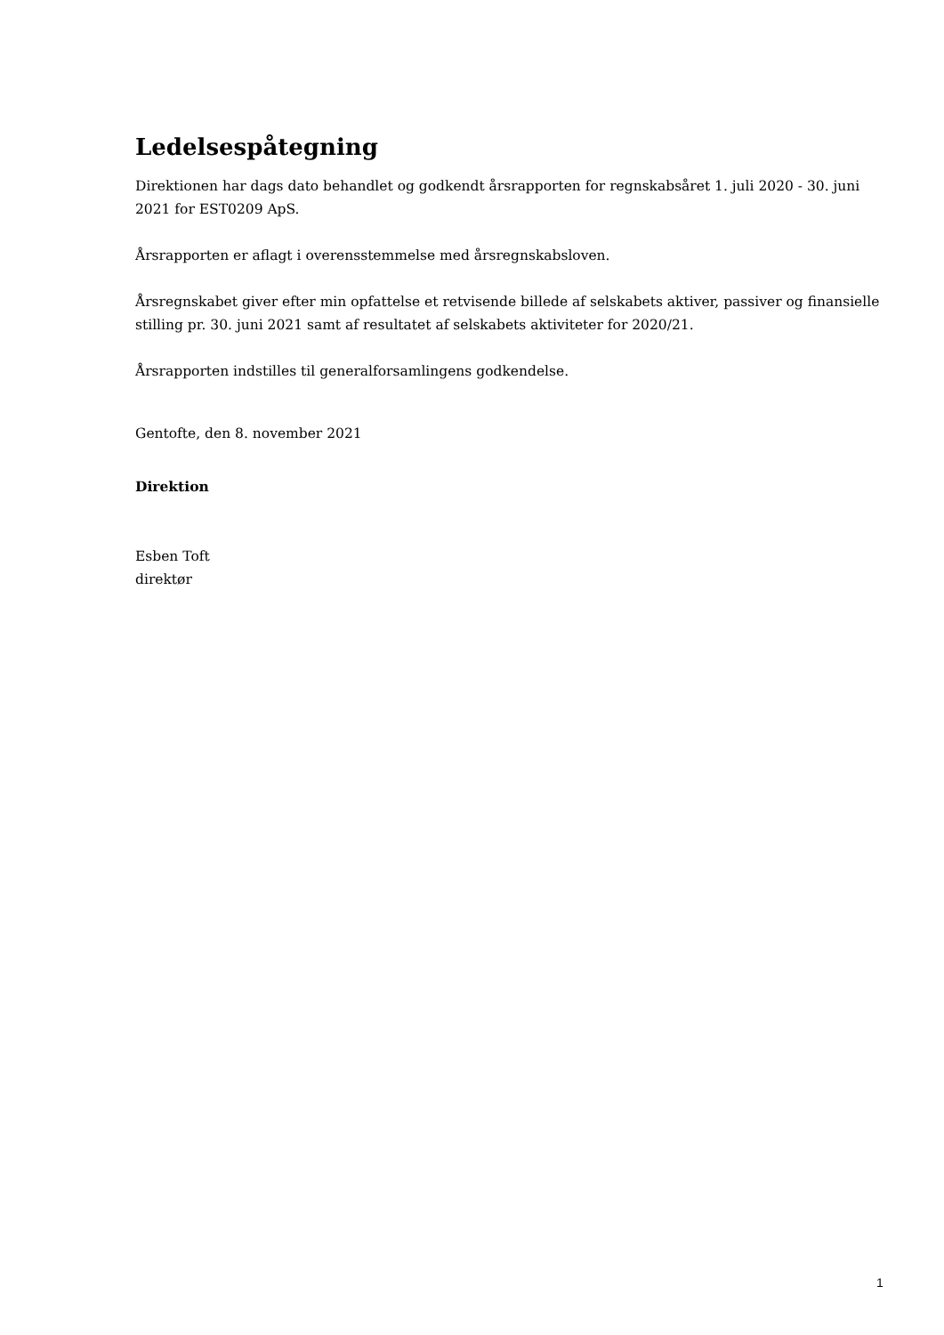Ledelsespåtegning
Direktionen har dags dato behandlet og godkendt årsrapporten for regnskabsåret 1. juli 2020 - 30. juni 2021 for EST0209 ApS.
Årsrapporten er aflagt i overensstemmelse med årsregnskabsloven.
Årsregnskabet giver efter min opfattelse et retvisende billede af selskabets aktiver, passiver og finansielle stilling pr. 30. juni 2021 samt af resultatet af selskabets aktiviteter for 2020/21.
Årsrapporten indstilles til generalforsamlingens godkendelse.
Gentofte, den 8. november 2021
Direktion
Esben Toft
direktør
1